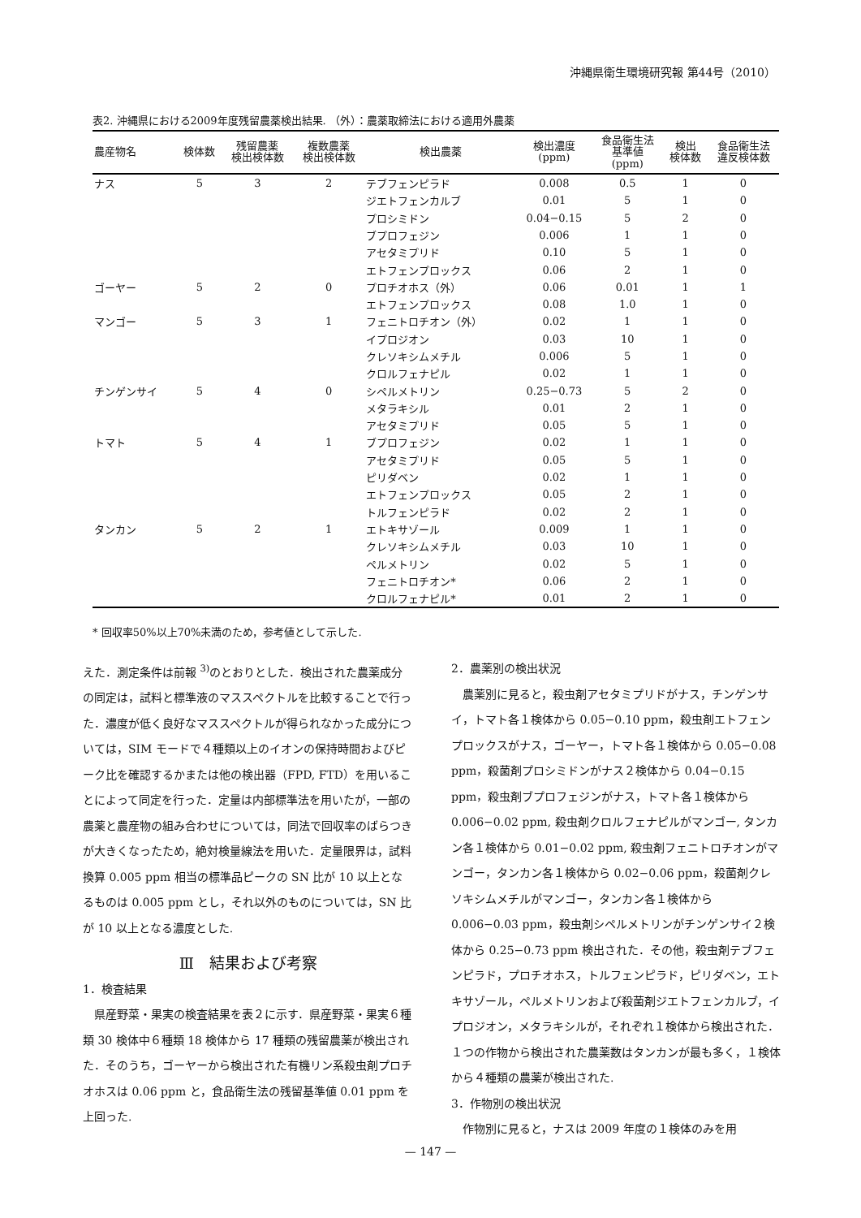沖縄県衛生環境研究報 第44号（2010）
表2. 沖縄県における2009年度残留農薬検出結果. （外）：農薬取締法における適用外農薬
| 農産物名 | 検体数 | 残留農薬 検出検体数 | 複数農薬 検出検体数 | 検出農薬 | 検出濃度 (ppm) | 食品衛生法 基準値 (ppm) | 検出 検体数 | 食品衛生法 違反検体数 |
| --- | --- | --- | --- | --- | --- | --- | --- | --- |
| ナス | 5 | 3 | 2 | テブフェンピラド | 0.008 | 0.5 | 1 | 0 |
| | | | | ジエトフェンカルブ | 0.01 | 5 | 1 | 0 |
| | | | | プロシミドン | 0.04−0.15 | 5 | 2 | 0 |
| | | | | ブプロフェジン | 0.006 | 1 | 1 | 0 |
| | | | | アセタミプリド | 0.10 | 5 | 1 | 0 |
| | | | | エトフェンプロックス | 0.06 | 2 | 1 | 0 |
| ゴーヤー | 5 | 2 | 0 | プロチオホス（外） | 0.06 | 0.01 | 1 | 1 |
| | | | | エトフェンプロックス | 0.08 | 1.0 | 1 | 0 |
| マンゴー | 5 | 3 | 1 | フェニトロチオン（外） | 0.02 | 1 | 1 | 0 |
| | | | | イプロジオン | 0.03 | 10 | 1 | 0 |
| | | | | クレソキシムメチル | 0.006 | 5 | 1 | 0 |
| | | | | クロルフェナピル | 0.02 | 1 | 1 | 0 |
| チンゲンサイ | 5 | 4 | 0 | シペルメトリン | 0.25−0.73 | 5 | 2 | 0 |
| | | | | メタラキシル | 0.01 | 2 | 1 | 0 |
| | | | | アセタミプリド | 0.05 | 5 | 1 | 0 |
| トマト | 5 | 4 | 1 | ブプロフェジン | 0.02 | 1 | 1 | 0 |
| | | | | アセタミプリド | 0.05 | 5 | 1 | 0 |
| | | | | ピリダベン | 0.02 | 1 | 1 | 0 |
| | | | | エトフェンプロックス | 0.05 | 2 | 1 | 0 |
| | | | | トルフェンピラド | 0.02 | 2 | 1 | 0 |
| タンカン | 5 | 2 | 1 | エトキサゾール | 0.009 | 1 | 1 | 0 |
| | | | | クレソキシムメチル | 0.03 | 10 | 1 | 0 |
| | | | | ペルメトリン | 0.02 | 5 | 1 | 0 |
| | | | | フェニトロチオン* | 0.06 | 2 | 1 | 0 |
| | | | | クロルフェナピル* | 0.01 | 2 | 1 | 0 |
* 回収率50%以上70%未満のため，参考値として示した.
えた．測定条件は前報 <sup>3)</sup>のとおりとした．検出された農薬成分の同定は，試料と標準液のマススペクトルを比較することで行った．濃度が低く良好なマススペクトルが得られなかった成分については，SIM モードで４種類以上のイオンの保持時間およびピーク比を確認するかまたは他の検出器（FPD, FTD）を用いることによって同定を行った．定量は内部標準法を用いたが，一部の農薬と農産物の組み合わせについては，同法で回収率のばらつきが大きくなったため，絶対検量線法を用いた．定量限界は，試料換算 0.005 ppm 相当の標準品ピークの SN 比が 10 以上となるものは 0.005 ppm とし，それ以外のものについては，SN 比が 10 以上となる濃度とした.
Ⅲ　結果および考察
1．検査結果
　県産野菜・果実の検査結果を表２に示す．県産野菜・果実６種類 30 検体中６種類 18 検体から 17 種類の残留農薬が検出された．そのうち，ゴーヤーから検出された有機リン系殺虫剤プロチオホスは 0.06 ppm と，食品衛生法の残留基準値 0.01 ppm を上回った.
2．農薬別の検出状況
　農薬別に見ると，殺虫剤アセタミプリドがナス，チンゲンサイ，トマト各１検体から 0.05−0.10 ppm，殺虫剤エトフェンプロックスがナス，ゴーヤー，トマト各１検体から 0.05−0.08 ppm，殺菌剤プロシミドンがナス２検体から 0.04−0.15 ppm，殺虫剤ブプロフェジンがナス，トマト各１検体から 0.006−0.02 ppm, 殺虫剤クロルフェナピルがマンゴー, タンカン各１検体から 0.01−0.02 ppm, 殺虫剤フェニトロチオンがマンゴー，タンカン各１検体から 0.02−0.06 ppm，殺菌剤クレソキシムメチルがマンゴー，タンカン各１検体から 0.006−0.03 ppm，殺虫剤シペルメトリンがチンゲンサイ２検体から 0.25−0.73 ppm 検出された．その他，殺虫剤テブフェンピラド，プロチオホス，トルフェンピラド，ピリダベン，エトキサゾール，ペルメトリンおよび殺菌剤ジエトフェンカルブ，イプロジオン，メタラキシルが，それぞれ１検体から検出された．１つの作物から検出された農薬数はタンカンが最も多く，１検体から４種類の農薬が検出された.
3．作物別の検出状況
　作物別に見ると，ナスは 2009 年度の１検体のみを用
— 147 —